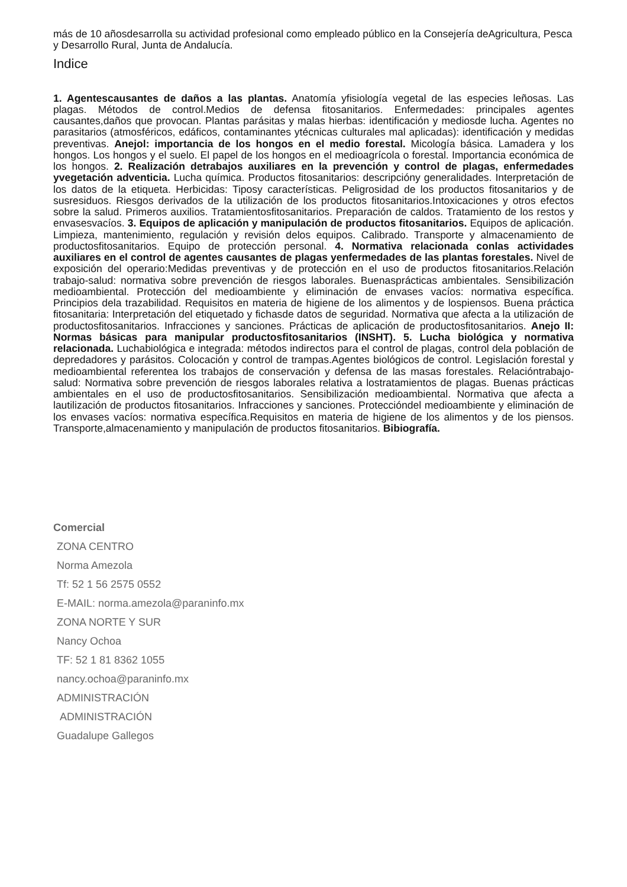más de 10 añosdesarrolla su actividad profesional como empleado público en la Consejería deAgricultura, Pesca y Desarrollo Rural, Junta de Andalucía.
Indice
1. Agentescausantes de daños a las plantas. Anatomía yfisiología vegetal de las especies leñosas. Las plagas. Métodos de control.Medios de defensa fitosanitarios. Enfermedades: principales agentes causantes,daños que provocan. Plantas parásitas y malas hierbas: identificación y mediosde lucha. Agentes no parasitarios (atmosféricos, edáficos, contaminantes ytécnicas culturales mal aplicadas): identificación y medidas preventivas. Anejol: importancia de los hongos en el medio forestal. Micología básica. Lamadera y los hongos. Los hongos y el suelo. El papel de los hongos en el medioagrícola o forestal. Importancia económica de los hongos. 2. Realización detrabajos auxiliares en la prevención y control de plagas, enfermedades yvegetación adventicia. Lucha química. Productos fitosanitarios: descripcióny generalidades. Interpretación de los datos de la etiqueta. Herbicidas: Tiposy características. Peligrosidad de los productos fitosanitarios y de susresiduos. Riesgos derivados de la utilización de los productos fitosanitarios.Intoxicaciones y otros efectos sobre la salud. Primeros auxilios. Tratamientosfitosanitarios. Preparación de caldos. Tratamiento de los restos y envasesvacíos. 3. Equipos de aplicación y manipulación de productos fitosanitarios. Equipos de aplicación. Limpieza, mantenimiento, regulación y revisión delos equipos. Calibrado. Transporte y almacenamiento de productosfitosanitarios. Equipo de protección personal. 4. Normativa relacionada conlas actividades auxiliares en el control de agentes causantes de plagas yenfermedades de las plantas forestales. Nivel de exposición del operario:Medidas preventivas y de protección en el uso de productos fitosanitarios.Relación trabajo-salud: normativa sobre prevención de riesgos laborales. Buenasprácticas ambientales. Sensibilización medioambiental. Protección del medioambiente y eliminación de envases vacíos: normativa específica. Principios dela trazabilidad. Requisitos en materia de higiene de los alimentos y de lospiensos. Buena práctica fitosanitaria: Interpretación del etiquetado y fichasde datos de seguridad. Normativa que afecta a la utilización de productosfitosanitarios. Infracciones y sanciones. Prácticas de aplicación de productosfitosanitarios. Anejo II: Normas básicas para manipular productosfitosanitarios (INSHT). 5. Lucha biológica y normativa relacionada. Luchabiológica e integrada: métodos indirectos para el control de plagas, control dela población de depredadores y parásitos. Colocación y control de trampas.Agentes biológicos de control. Legislación forestal y medioambiental referentea los trabajos de conservación y defensa de las masas forestales. Relacióntrabajo-salud: Normativa sobre prevención de riesgos laborales relativa a lostratamientos de plagas. Buenas prácticas ambientales en el uso de productosfitosanitarios. Sensibilización medioambiental. Normativa que afecta a lautilización de productos fitosanitarios. Infracciones y sanciones. Proteccióndel medioambiente y eliminación de los envases vacíos: normativa específica.Requisitos en materia de higiene de los alimentos y de los piensos. Transporte,almacenamiento y manipulación de productos fitosanitarios. Bibiografía.
Comercial
ZONA CENTRO
Norma Amezola
Tf: 52 1 56 2575 0552
E-MAIL: norma.amezola@paraninfo.mx
ZONA NORTE Y SUR
Nancy Ochoa
TF: 52 1 81 8362 1055
nancy.ochoa@paraninfo.mx
ADMINISTRACIÓN
ADMINISTRACIÓN
Guadalupe Gallegos